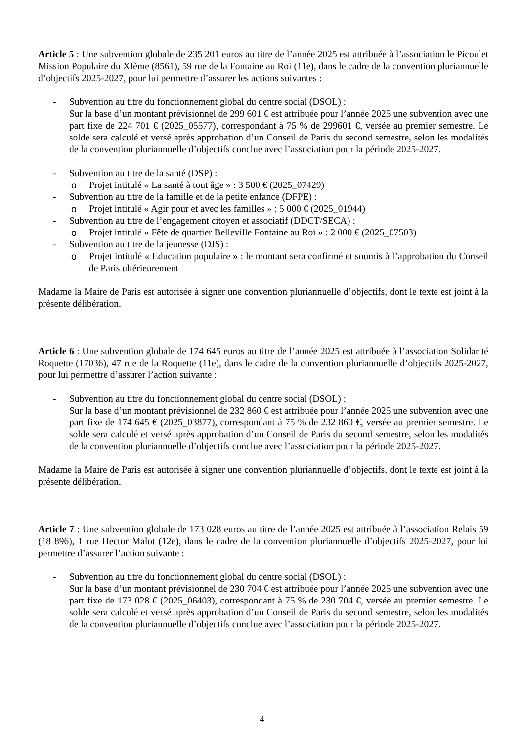Article 5 : Une subvention globale de 235 201 euros au titre de l’année 2025 est attribuée à l’association le Picoulet Mission Populaire du XIème (8561), 59 rue de la Fontaine au Roi (11e), dans le cadre de la convention pluriannuelle d’objectifs 2025-2027, pour lui permettre d’assurer les actions suivantes :
- Subvention au titre du fonctionnement global du centre social (DSOL) :
Sur la base d’un montant prévisionnel de 299 601 € est attribuée pour l’année 2025 une subvention avec une part fixe de 224 701 € (2025_05577), correspondant à 75 % de 299601 €, versée au premier semestre. Le solde sera calculé et versé après approbation d’un Conseil de Paris du second semestre, selon les modalités de la convention pluriannuelle d’objectifs conclue avec l’association pour la période 2025-2027.
- Subvention au titre de la santé (DSP) :
o Projet intitulé « La santé à tout âge » : 3 500 € (2025_07429)
- Subvention au titre de la famille et de la petite enfance (DFPE) :
o Projet intitulé « Agir pour et avec les familles » : 5 000 € (2025_01944)
- Subvention au titre de l’engagement citoyen et associatif (DDCT/SECA) :
o Projet intitulé « Fête de quartier Belleville Fontaine au Roi » : 2 000 € (2025_07503)
- Subvention au titre de la jeunesse (DJS) :
o Projet intitulé « Education populaire » : le montant sera confirmé et soumis à l’approbation du Conseil de Paris ultérieurement
Madame la Maire de Paris est autorisée à signer une convention pluriannuelle d’objectifs, dont le texte est joint à la présente délibération.
Article 6 : Une subvention globale de 174 645 euros au titre de l’année 2025 est attribuée à l’association Solidarité Roquette (17036), 47 rue de la Roquette (11e), dans le cadre de la convention pluriannuelle d’objectifs 2025-2027, pour lui permettre d’assurer l’action suivante :
- Subvention au titre du fonctionnement global du centre social (DSOL) :
Sur la base d’un montant prévisionnel de 232 860 € est attribuée pour l’année 2025 une subvention avec une part fixe de 174 645 € (2025_03877), correspondant à 75 % de 232 860 €, versée au premier semestre. Le solde sera calculé et versé après approbation d’un Conseil de Paris du second semestre, selon les modalités de la convention pluriannuelle d’objectifs conclue avec l’association pour la période 2025-2027.
Madame la Maire de Paris est autorisée à signer une convention pluriannuelle d’objectifs, dont le texte est joint à la présente délibération.
Article 7 : Une subvention globale de 173 028 euros au titre de l’année 2025 est attribuée à l’association Relais 59 (18 896), 1 rue Hector Malot (12e), dans le cadre de la convention pluriannuelle d’objectifs 2025-2027, pour lui permettre d’assurer l’action suivante :
- Subvention au titre du fonctionnement global du centre social (DSOL) :
Sur la base d’un montant prévisionnel de 230 704 € est attribuée pour l’année 2025 une subvention avec une part fixe de 173 028 € (2025_06403), correspondant à 75 % de 230 704 €, versée au premier semestre. Le solde sera calculé et versé après approbation d’un Conseil de Paris du second semestre, selon les modalités de la convention pluriannuelle d’objectifs conclue avec l’association pour la période 2025-2027.
4